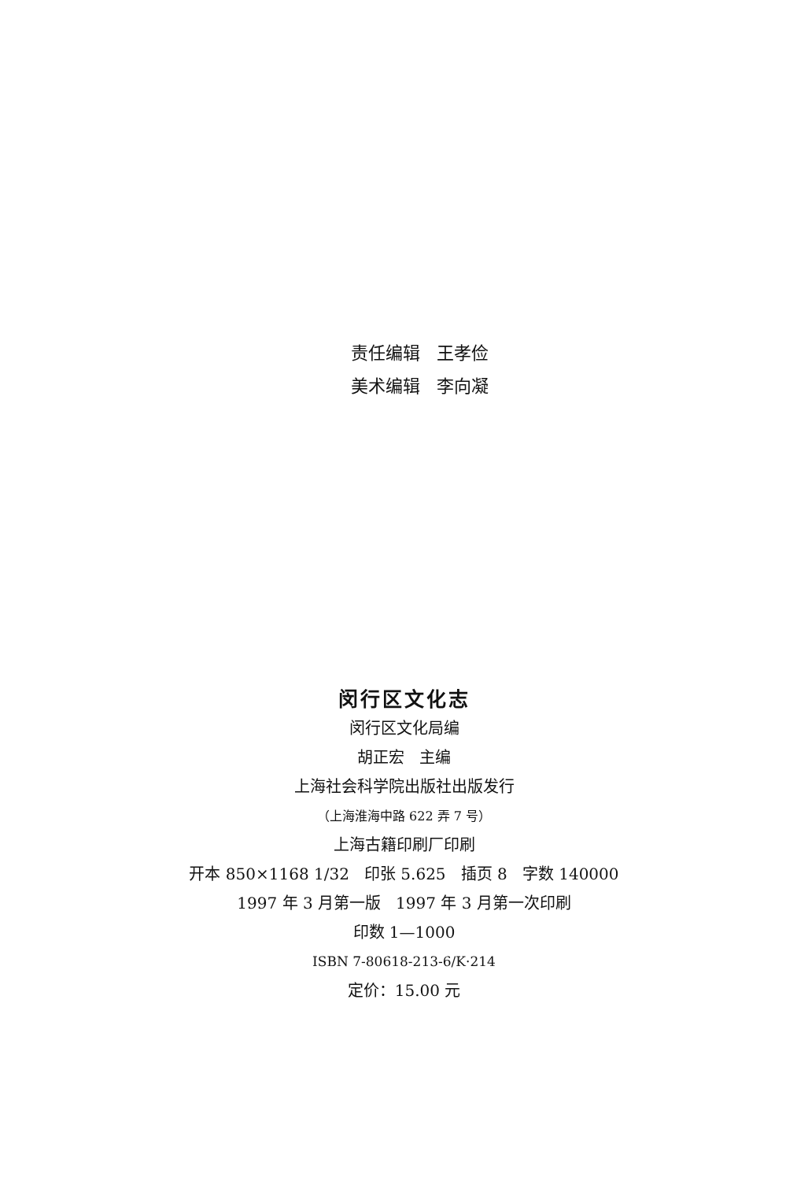责任编辑 王孝俭
美术编辑 李向凝
闵行区文化志
闵行区文化局编
胡正宏 主编
上海社会科学院出版社出版发行
（上海淮海中路 622 弄 7 号）
上海古籍印刷厂印刷
开本 850×1168 1/32 印张 5.625 插页 8 字数 140000
1997 年 3 月第一版 1997 年 3 月第一次印刷
印数 1—1000
ISBN 7-80618-213-6/K·214
定价：15.00 元